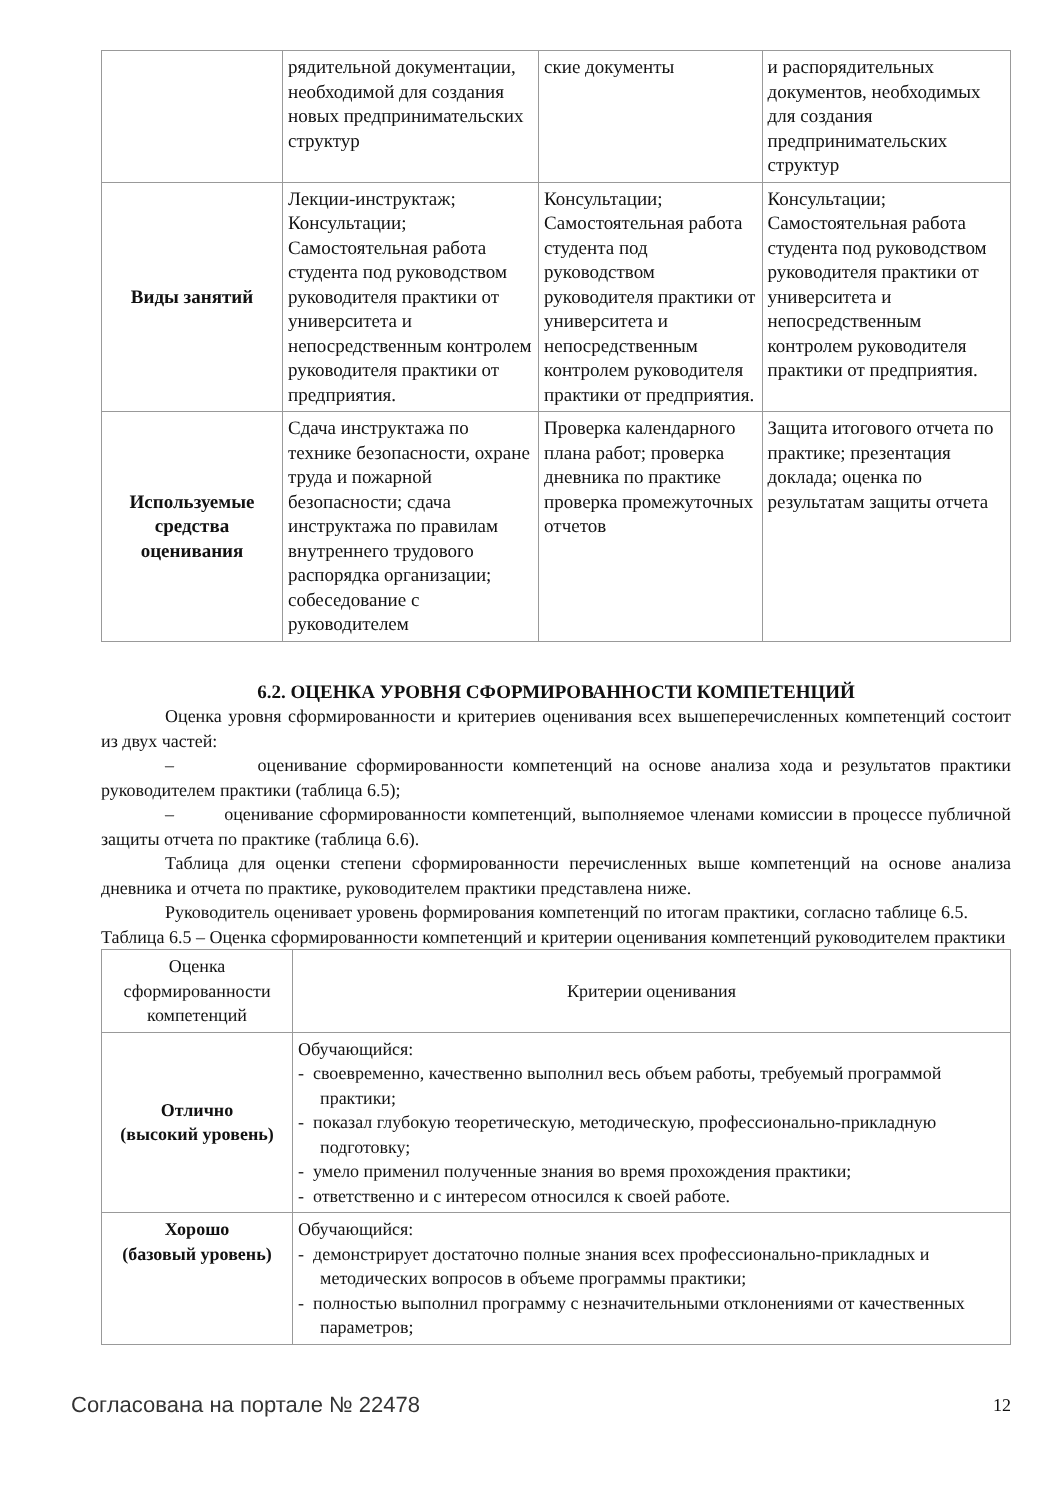| | рядительной документации, необходимой для создания новых предпринимательских структур | ские документы | и распорядительных документов, необходимых для создания предпринимательских структур |
| Виды занятий | Лекции-инструктаж; Консультации; Самостоятельная работа студента под руководством руководителя практики от университета и непосредственным контролем руководителя практики от предприятия. | Консультации; Самостоятельная работа студента под руководством руководителя практики от университета и непосредственным контролем руководителя практики от предприятия. | Консультации; Самостоятельная работа студента под руководством руководителя практики от университета и непосредственным контролем руководителя практики от предприятия. |
| Используемые средства оценивания | Сдача инструктажа по технике безопасности, охране труда и пожарной безопасности; сдача инструктажа по правилам внутреннего трудового распорядка организации; собеседование с руководителем | Проверка календарного плана работ; проверка дневника по практике проверка промежуточных отчетов | Защита итогового отчета по практике; презентация доклада; оценка по результатам защиты отчета |
6.2. ОЦЕНКА УРОВНЯ СФОРМИРОВАННОСТИ КОМПЕТЕНЦИЙ
Оценка уровня сформированности и критериев оценивания всех вышеперечисленных компетенций состоит из двух частей:
– оценивание сформированности компетенций на основе анализа хода и результатов практики руководителем практики (таблица 6.5);
– оценивание сформированности компетенций, выполняемое членами комиссии в процессе публичной защиты отчета по практике (таблица 6.6).
Таблица для оценки степени сформированности перечисленных выше компетенций на основе анализа дневника и отчета по практике, руководителем практики представлена ниже.
Руководитель оценивает уровень формирования компетенций по итогам практики, согласно таблице 6.5.
Таблица 6.5 – Оценка сформированности компетенций и критерии оценивания компетенций руководителем практики
| Оценка сформированности компетенций | Критерии оценивания |
| --- | --- |
| Отлично (высокий уровень) | Обучающийся: - своевременно, качественно выполнил весь объем работы, требуемый программой практики; - показал глубокую теоретическую, методическую, профессионально-прикладную подготовку; - умело применил полученные знания во время прохождения практики; - ответственно и с интересом относился к своей работе. |
| Хорошо (базовый уровень) | Обучающийся: - демонстрирует достаточно полные знания всех профессионально-прикладных и методических вопросов в объеме программы практики; - полностью выполнил программу с незначительными отклонениями от качественных параметров; |
Согласована на портале № 22478 12